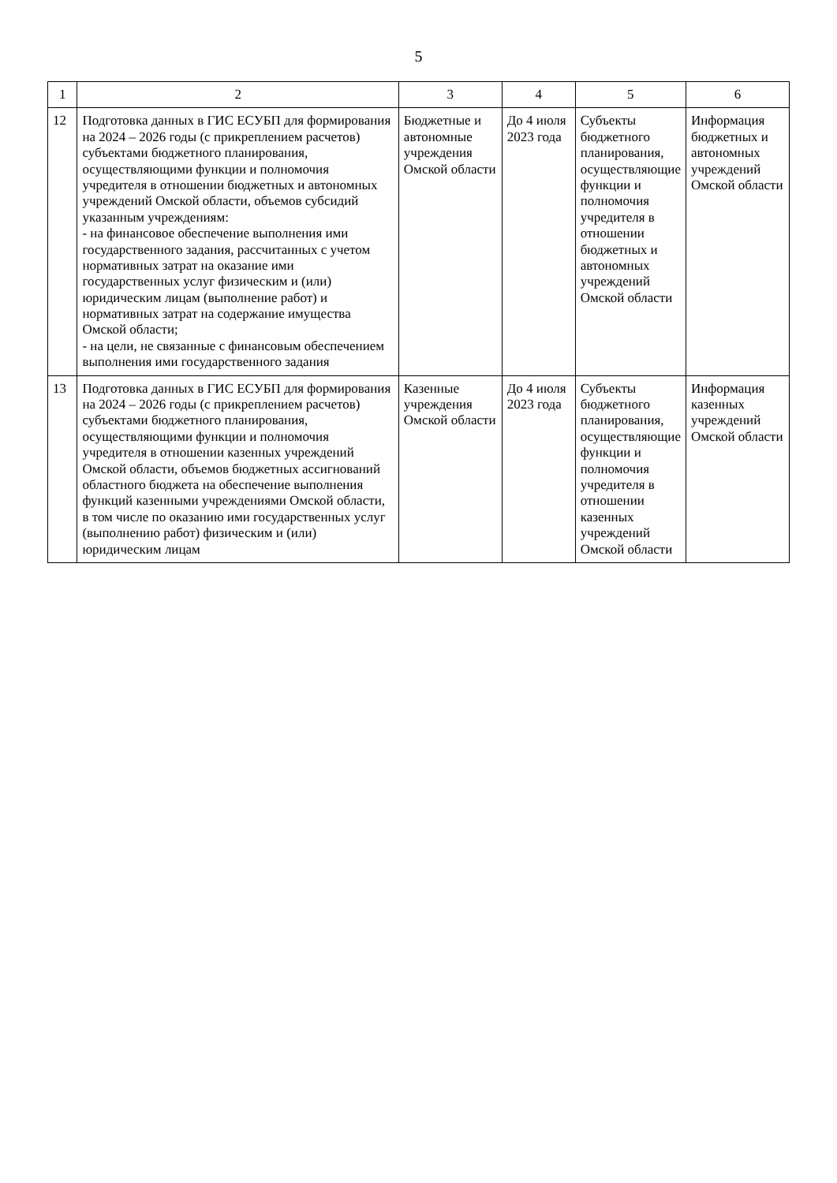5
| 1 | 2 | 3 | 4 | 5 | 6 |
| --- | --- | --- | --- | --- | --- |
| 12 | Подготовка данных в ГИС ЕСУБП для формирования на 2024 – 2026 годы (с прикреплением расчетов) субъектами бюджетного планирования, осуществляющими функции и полномочия учредителя в отношении бюджетных и автономных учреждений Омской области, объемов субсидий указанным учреждениям: - на финансовое обеспечение выполнения ими государственного задания, рассчитанных с учетом нормативных затрат на оказание ими государственных услуг физическим и (или) юридическим лицам (выполнение работ) и нормативных затрат на содержание имущества Омской области; - на цели, не связанные с финансовым обеспечением выполнения ими государственного задания | Бюджетные и автономные учреждения Омской области | До 4 июля 2023 года | Субъекты бюджетного планирования, осуществляющие функции и полномочия учредителя в отношении бюджетных и автономных учреждений Омской области | Информация бюджетных и автономных учреждений Омской области |
| 13 | Подготовка данных в ГИС ЕСУБП для формирования на 2024 – 2026 годы (с прикреплением расчетов) субъектами бюджетного планирования, осуществляющими функции и полномочия учредителя в отношении казенных учреждений Омской области, объемов бюджетных ассигнований областного бюджета на обеспечение выполнения функций казенными учреждениями Омской области, в том числе по оказанию ими государственных услуг (выполнению работ) физическим и (или) юридическим лицам | Казенные учреждения Омской области | До 4 июля 2023 года | Субъекты бюджетного планирования, осуществляющие функции и полномочия учредителя в отношении казенных учреждений Омской области | Информация казенных учреждений Омской области |